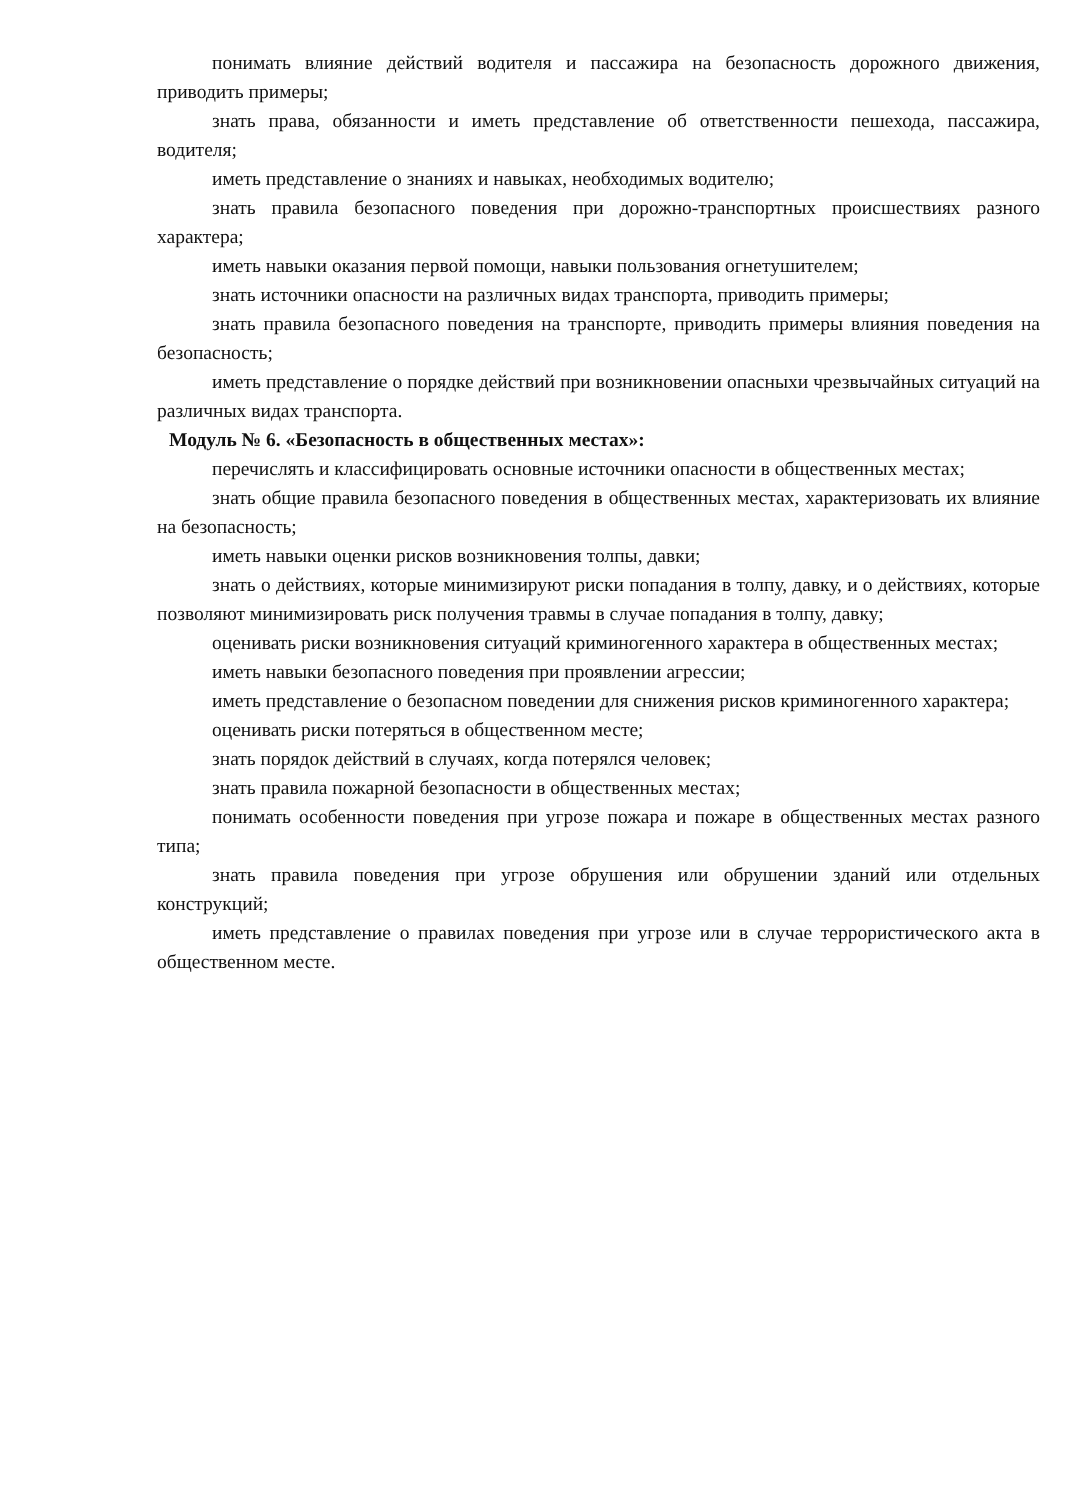понимать влияние действий водителя и пассажира на безопасность дорожного движения, приводить примеры;
знать права, обязанности и иметь представление об ответственности пешехода, пассажира, водителя;
иметь представление о знаниях и навыках, необходимых водителю;
знать правила безопасного поведения при дорожно-транспортных происшествиях разного характера;
иметь навыки оказания первой помощи, навыки пользования огнетушителем;
знать источники опасности на различных видах транспорта, приводить примеры;
знать правила безопасного поведения на транспорте, приводить примеры влияния поведения на безопасность;
иметь представление о порядке действий при возникновении опасныхи чрезвычайных ситуаций на различных видах транспорта.
Модуль № 6. «Безопасность в общественных местах»:
перечислять и классифицировать основные источники опасности в общественных местах;
знать общие правила безопасного поведения в общественных местах, характеризовать их влияние на безопасность;
иметь навыки оценки рисков возникновения толпы, давки;
знать о действиях, которые минимизируют риски попадания в толпу, давку, и о действиях, которые позволяют минимизировать риск получения травмы в случае попадания в толпу, давку;
оценивать риски возникновения ситуаций криминогенного характера в общественных местах;
иметь навыки безопасного поведения при проявлении агрессии;
иметь представление о безопасном поведении для снижения рисков криминогенного характера;
оценивать риски потеряться в общественном месте;
знать порядок действий в случаях, когда потерялся человек;
знать правила пожарной безопасности в общественных местах;
понимать особенности поведения при угрозе пожара и пожаре в общественных местах разного типа;
знать правила поведения при угрозе обрушения или обрушении зданий или отдельных конструкций;
иметь представление о правилах поведения при угрозе или в случае террористического акта в общественном месте.